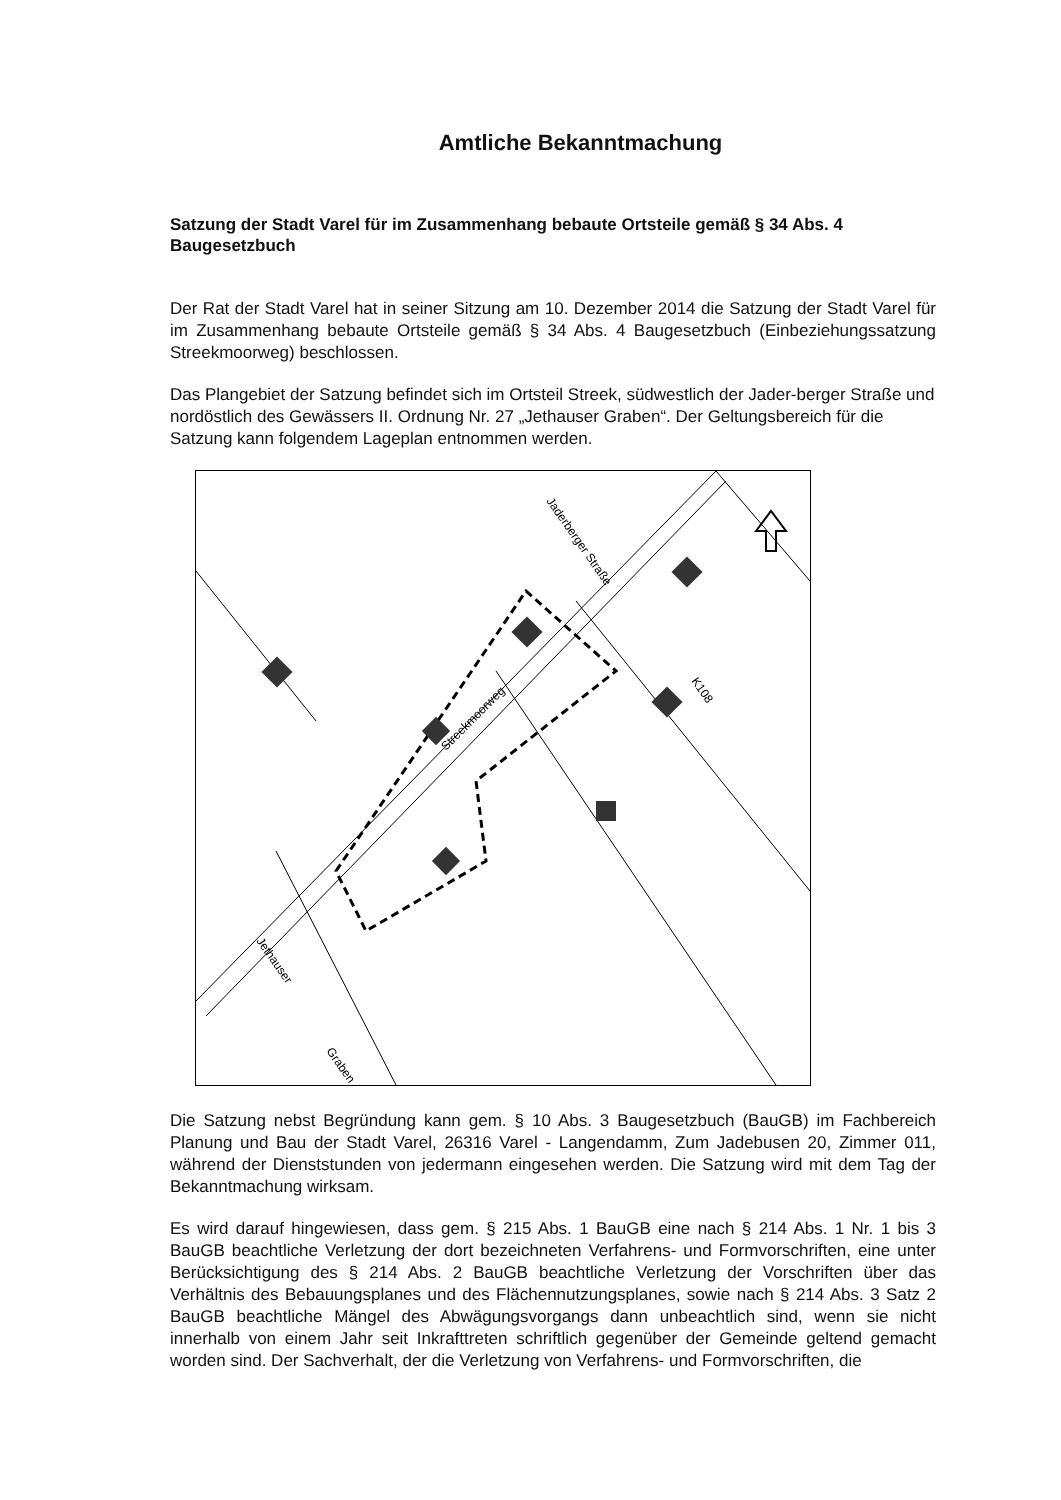Amtliche Bekanntmachung
Satzung der Stadt Varel für im Zusammenhang bebaute Ortsteile gemäß § 34 Abs. 4 Baugesetzbuch
Der Rat der Stadt Varel hat in seiner Sitzung am 10. Dezember 2014 die Satzung der Stadt Varel für im Zusammenhang bebaute Ortsteile gemäß § 34 Abs. 4 Baugesetzbuch (Einbeziehungssatzung Streekmoorweg) beschlossen.
Das Plangebiet der Satzung befindet sich im Ortsteil Streek, südwestlich der Jader-berger Straße und nordöstlich des Gewässers II. Ordnung Nr. 27 „Jethauser Graben“. Der Geltungsbereich für die Satzung kann folgendem Lageplan entnommen werden.
Jaderberger Straße
Streekmoorweg
K108
Jethauser
Graben
Die Satzung nebst Begründung kann gem. § 10 Abs. 3 Baugesetzbuch (BauGB) im Fachbereich Planung und Bau der Stadt Varel, 26316 Varel - Langendamm, Zum Jadebusen 20, Zimmer 011, während der Dienststunden von jedermann eingesehen werden. Die Satzung wird mit dem Tag der Bekanntmachung wirksam.
Es wird darauf hingewiesen, dass gem. § 215 Abs. 1 BauGB eine nach § 214 Abs. 1 Nr. 1 bis 3 BauGB beachtliche Verletzung der dort bezeichneten Verfahrens- und Formvorschriften, eine unter Berücksichtigung des § 214 Abs. 2 BauGB beachtliche Verletzung der Vorschriften über das Verhältnis des Bebauungsplanes und des Flächennutzungsplanes, sowie nach § 214 Abs. 3 Satz 2 BauGB beachtliche Mängel des Abwägungsvorgangs dann unbeachtlich sind, wenn sie nicht innerhalb von einem Jahr seit Inkrafttreten schriftlich gegenüber der Gemeinde geltend gemacht worden sind. Der Sachverhalt, der die Verletzung von Verfahrens- und Formvorschriften, die